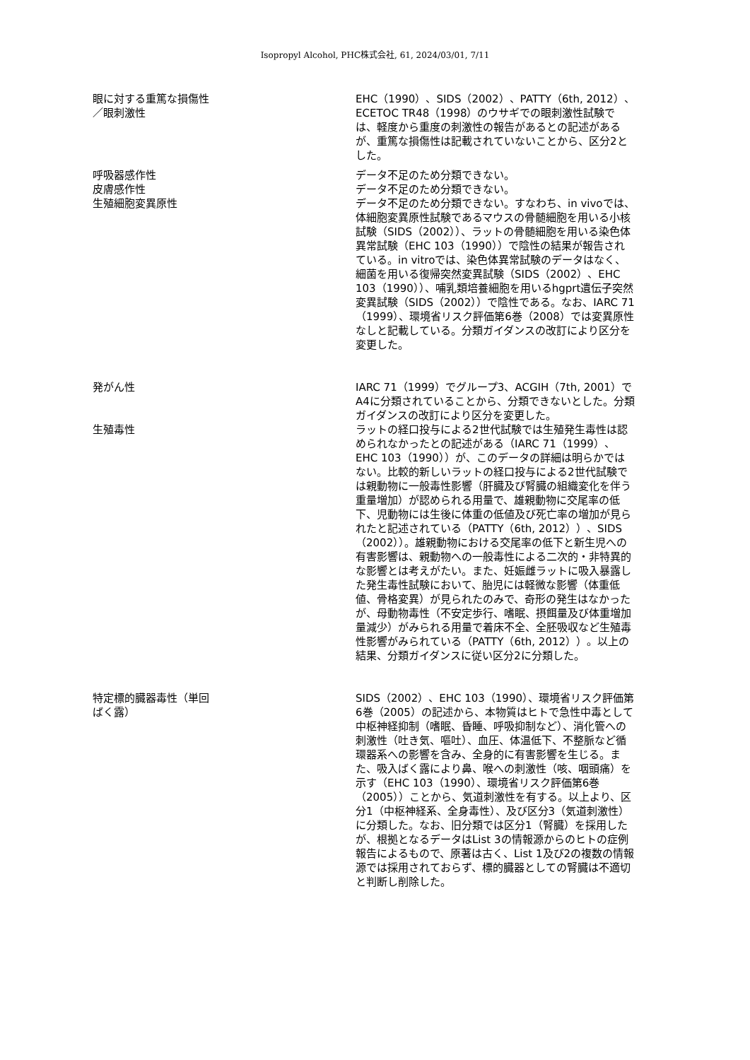Isopropyl Alcohol, PHC株式会社, 61, 2024/03/01, 7/11
眼に対する重篤な損傷性
／眼刺激性
EHC（1990）、SIDS（2002）、PATTY（6th, 2012）、ECETOC TR48（1998）のウサギでの眼刺激性試験では、軽度から重度の刺激性の報告があるとの記述があるが、重篤な損傷性は記載されていないことから、区分2とした。
呼吸器感作性 データ不足のため分類できない。
皮膚感作性 データ不足のため分類できない。
生殖細胞変異原性 データ不足のため分類できない。すなわち、in vivoでは、体細胞変異原性試験であるマウスの骨髄細胞を用いる小核試験（SIDS（2002））、ラットの骨髄細胞を用いる染色体異常試験（EHC 103（1990））で陰性の結果が報告されている。in vitroでは、染色体異常試験のデータはなく、細菌を用いる復帰突然変異試験（SIDS（2002）、EHC 103（1990））、哺乳類培養細胞を用いるhgprt遺伝子突然変異試験（SIDS（2002））で陰性である。なお、IARC 71（1999）、環境省リスク評価第6巻（2008）では変異原性なしと記載している。分類ガイダンスの改訂により区分を変更した。
発がん性 IARC 71（1999）でグループ3、ACGIH（7th, 2001）でA4に分類されていることから、分類できないとした。分類ガイダンスの改訂により区分を変更した。
生殖毒性 ラットの経口投与による2世代試験では生殖発生毒性は認められなかったとの記述がある（IARC 71（1999）、EHC 103（1990））が、このデータの詳細は明らかではない。比較的新しいラットの経口投与による2世代試験では親動物に一般毒性影響（肝臓及び腎臓の組織変化を伴う重量増加）が認められる用量で、雄親動物に交尾率の低下、児動物には生後に体重の低値及び死亡率の増加が見られたと記述されている（PATTY（6th, 2012））、SIDS（2002））。雄親動物における交尾率の低下と新生児への有害影響は、親動物への一般毒性による二次的・非特異的な影響とは考えがたい。また、妊娠雌ラットに吸入暴露した発生毒性試験において、胎児には軽微な影響（体重低値、骨格変異）が見られたのみで、奇形の発生はなかったが、母動物毒性（不安定歩行、嗜眠、摂餌量及び体重増加量減少）がみられる用量で着床不全、全胚吸収など生殖毒性影響がみられている（PATTY（6th, 2012））。以上の結果、分類ガイダンスに従い区分2に分類した。
特定標的臓器毒性（単回
ばく露）
SIDS（2002）、EHC 103（1990）、環境省リスク評価第6巻（2005）の記述から、本物質はヒトで急性中毒として中枢神経抑制（嗜眠、昏睡、呼吸抑制など）、消化管への刺激性（吐き気、嘔吐）、血圧、体温低下、不整脈など循環器系への影響を含み、全身的に有害影響を生じる。また、吸入ばく露により鼻、喉への刺激性（咳、咽頭痛）を示す（EHC 103（1990）、環境省リスク評価第6巻（2005））ことから、気道刺激性を有する。以上より、区分1（中枢神経系、全身毒性）、及び区分3（気道刺激性）に分類した。なお、旧分類では区分1（腎臓）を採用したが、根拠となるデータはList 3の情報源からのヒトの症例報告によるもので、原著は古く、List 1及び2の複数の情報源では採用されておらず、標的臓器としての腎臓は不適切と判断し削除した。